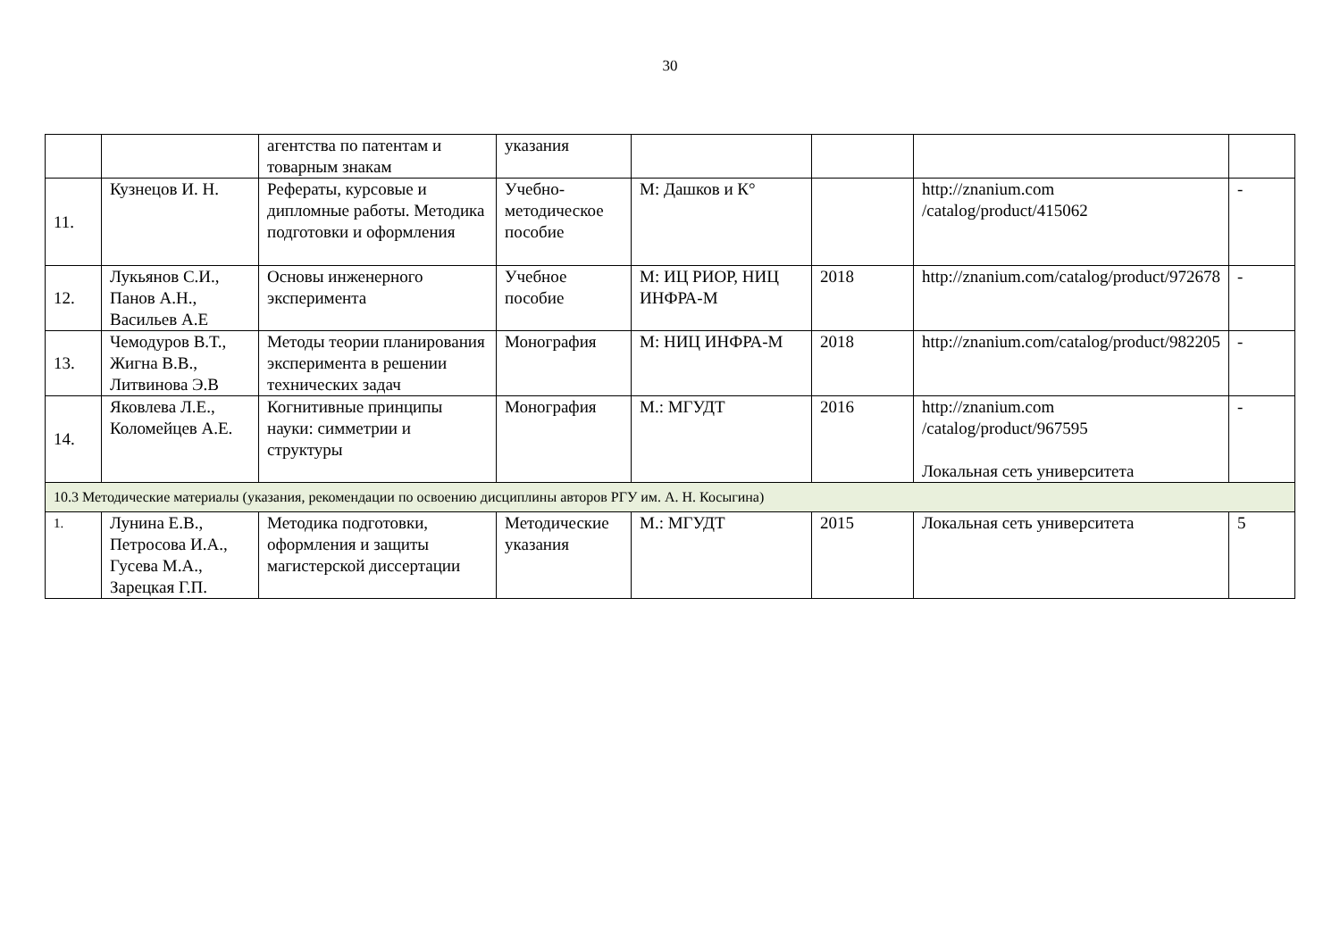30
| | | агентства по патентам и товарным знакам | указания | | | | |
| 11. | Кузнецов И. Н. | Рефераты, курсовые и дипломные работы. Методика подготовки и оформления | Учебно-методическое пособие | М: Дашков и К° | | http://znanium.com /catalog/product/415062 | - |
| 12. | Лукьянов С.И., Панов А.Н., Васильев А.Е | Основы инженерного эксперимента | Учебное пособие | М: ИЦ РИОР, НИЦ ИНФРА-М | 2018 | http://znanium.com/catalog/product/972678 | - |
| 13. | Чемодуров В.Т., Жигна В.В., Литвинова Э.В | Методы теории планирования эксперимента в решении технических задач | Монография | М: НИЦ ИНФРА-М | 2018 | http://znanium.com/catalog/product/982205 | - |
| 14. | Яковлева Л.Е., Коломейцев А.Е. | Когнитивные принципы науки: симметрии и структуры | Монография | М.: МГУДТ | 2016 | http://znanium.com /catalog/product/967595 Локальная сеть университета | - |
| 10.3 Методические материалы (указания, рекомендации по освоению дисциплины авторов РГУ им. А. Н. Косыгина) | | | | | | | |
| 1. | Лунина Е.В., Петросова И.А., Гусева М.А., Зарецкая Г.П. | Методика подготовки, оформления и защиты магистерской диссертации | Методические указания | М.: МГУДТ | 2015 | Локальная сеть университета | 5 |